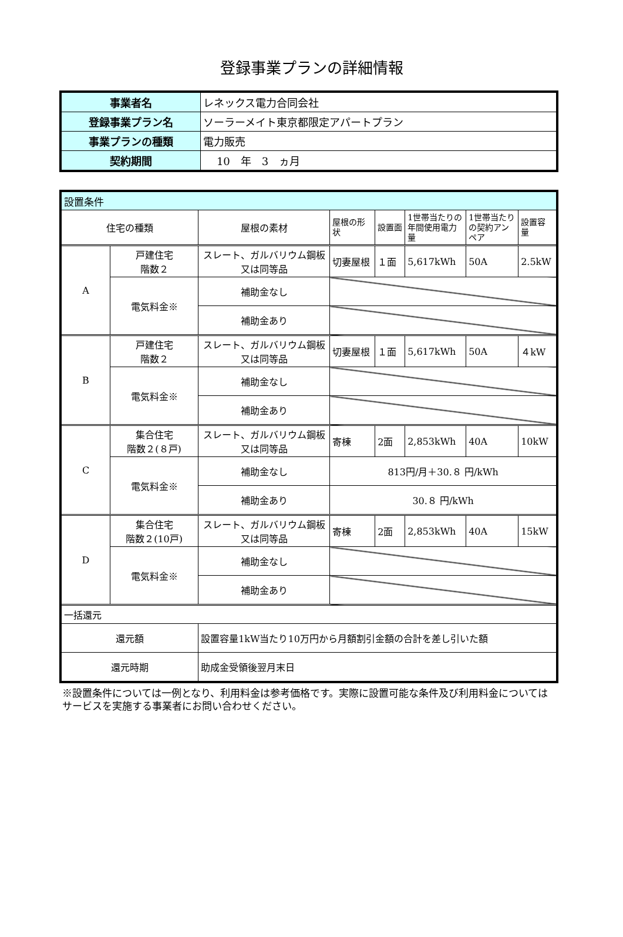登録事業プランの詳細情報
| 事業者名 | レネックス電力合同会社 |
| 登録事業プラン名 | ソーラーメイト東京都限定アパートプラン |
| 事業プランの種類 | 電力販売 |
| 契約期間 | 10 年 3 ヵ月 |
| 設置条件 | | | | | | | |
| 住宅の種類 | | 屋根の素材 | 屋根の形状 | 設置面 | 1世帯当たりの年間使用電力量 | 1世帯当たりの契約アンペア | 設置容量 |
| A | 戸建住宅 階数２ | スレート、ガルバリウム鋼板又は同等品 | 切妻屋根 | １面 | 5,617kWh | 50A | 2.5kW |
| | 電気料金※ | 補助金なし | | | | | |
| | | 補助金あり | | | | | |
| B | 戸建住宅 階数２ | スレート、ガルバリウム鋼板又は同等品 | 切妻屋根 | １面 | 5,617kWh | 50A | ４kW |
| | 電気料金※ | 補助金なし | | | | | |
| | | 補助金あり | | | | | |
| C | 集合住宅 階数２(８戸) | スレート、ガルバリウム鋼板又は同等品 | 寄棟 | 2面 | 2,853kWh | 40A | 10kW |
| | 電気料金※ | 補助金なし | 813円/月＋30.８ 円/kWh | | | | |
| | | 補助金あり | 30.８ 円/kWh | | | | |
| D | 集合住宅 階数２(10戸) | スレート、ガルバリウム鋼板又は同等品 | 寄棟 | 2面 | 2,853kWh | 40A | 15kW |
| | 電気料金※ | 補助金なし | | | | | |
| | | 補助金あり | | | | | |
| 一括還元 | | | | | | | |
| 還元額 | | 設置容量1kW当たり10万円から月額割引金額の合計を差し引いた額 | | | | | |
| 還元時期 | | 助成金受領後翌月末日 | | | | | |
※設置条件については一例となり、利用料金は参考価格です。実際に設置可能な条件及び利用料金についてはサービスを実施する事業者にお問い合わせください。